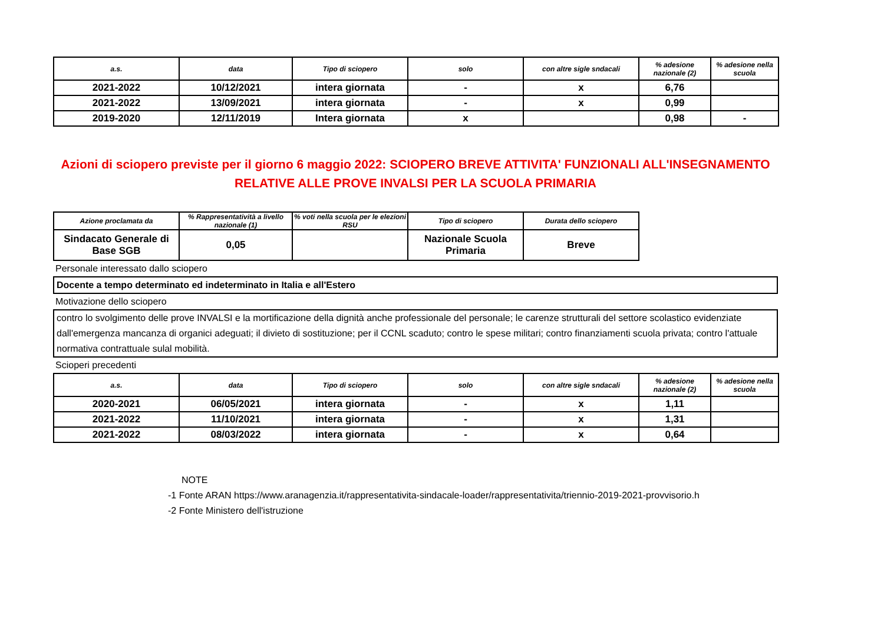| a.s. | data | Tipo di sciopero | solo | con altre sigle sndacali | % adesione nazionale (2) | % adesione nella scuola |
| --- | --- | --- | --- | --- | --- | --- |
| 2021-2022 | 10/12/2021 | intera giornata | - | x | 6,76 | |
| 2021-2022 | 13/09/2021 | intera giornata | - | x | 0,99 | |
| 2019-2020 | 12/11/2019 | Intera giornata | x | | 0,98 | - |
Azioni di sciopero previste per il giorno 6 maggio 2022: SCIOPERO BREVE ATTIVITA' FUNZIONALI ALL'INSEGNAMENTO
RELATIVE ALLE PROVE INVALSI PER LA SCUOLA PRIMARIA
| Azione proclamata da | % Rappresentatività a livello nazionale (1) | % voti nella scuola per le elezioni RSU | Tipo di sciopero | Durata dello sciopero |
| --- | --- | --- | --- | --- |
| Sindacato Generale di Base SGB | 0,05 | | Nazionale Scuola Primaria | Breve |
Personale interessato dallo sciopero
Docente a tempo determinato ed indeterminato in Italia e all'Estero
Motivazione dello sciopero
contro lo svolgimento delle prove INVALSI e la mortificazione della dignità anche professionale del personale; le carenze strutturali del settore scolastico evidenziate dall'emergenza mancanza di organici adeguati; il divieto di sostituzione; per il CCNL scaduto; contro le spese militari; contro finanziamenti scuola privata; contro l'attuale normativa contrattuale sulal mobilità.
Scioperi precedenti
| a.s. | data | Tipo di sciopero | solo | con altre sigle sndacali | % adesione nazionale (2) | % adesione nella scuola |
| --- | --- | --- | --- | --- | --- | --- |
| 2020-2021 | 06/05/2021 | intera giornata | - | x | 1,11 | |
| 2021-2022 | 11/10/2021 | intera giornata | - | x | 1,31 | |
| 2021-2022 | 08/03/2022 | intera giornata | - | x | 0,64 | |
NOTE
-1 Fonte ARAN https://www.aranagenzia.it/rappresentativita-sindacale-loader/rappresentativita/triennio-2019-2021-provvisorio.h
-2 Fonte Ministero dell'istruzione